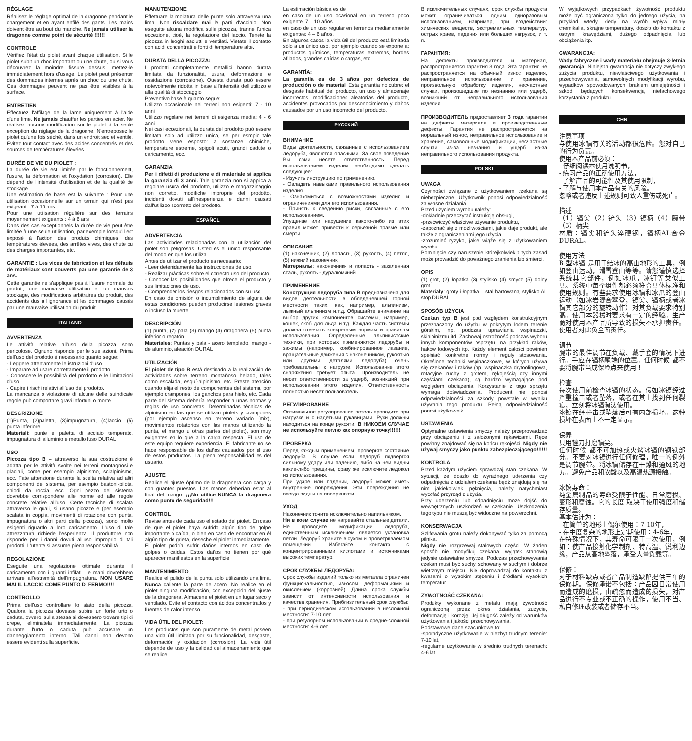RÉGLAGE
Réalisez le réglage optimal de la dragonne pendant le chargement et en ayant enfilé des gants. Les mains doivent être au bout du manche. Ne jamais utiliser la dragonne comme point de sécurité !!!!!!
CONTROLE
Vérifiez l'état du piolet avant chaque utilisation. Si le piolet subit un choc important ou une chute, ou si vous découvrez la moindre fissure dessus, mettez-le immédiatement hors d'usage. Le piolet peut présenter des dommages internes après un choc ou une chute. Ces dommages peuvent ne pas être visibles à la surface.
ENTRETIEN
Effectuez l'affilage de la lame uniquement à l'aide d'une lime. Ne jamais chauffer les parties en acier. Ne réalisez aucune modification sur le piolet à la seule exception du réglage de la dragonne. N'entreposez le piolet qu'une fois séché, dans un endroit sec et ventilé. Évitez tout contact avec des acides concentrés et des sources de températures élevées.
DURÉE DE VIE DU PIOLET :
La durée de vie est limitée par le fonctionnement, l'usure, la déformation et l'oxydation (corrosion). Elle dépend de l'intensité d'utilisation et de la qualité de stockage.
Une estimation de base est la suivante : Pour une utilisation occasionnelle sur un terrain qui n'est pas exigeant : 7 à 10 ans
Pour une utilisation régulière sur des terrains moyennement exigeants : 4 à 6 ans
Dans des cas exceptionnels la durée de vie peut être limitée à une seule utilisation, par exemple lorsqu'il est exposé à l'action des produits chimiques, des températures élevées, des arrêtes vives, des chute ou des charges importantes, etc.
GARANTIE : Les vices de fabrication et les défauts de matériaux sont couverts par une garantie de 3 ans.
Cette garantie ne s'applique pas à l'usure normale du produit, une mauvaise utilisation et un mauvais stockage, des modifications arbitraires du produit, des accidents dus à l'ignorance et les dommages causés par une mauvaise utilisation du produit.
ITALIANO
AVVERTENZA
Le attività relative all'uso della picozza sono pericolose. Ognuno risponde per le sue azioni. Prima dell'uso del prodotto è necessario quanto segue:
- Leggere attentamente le istruzioni d'uso.
- Imparare ad usare correttamente il prodotto.
- Conoscere le possibilità del prodotto e le limitazioni d'uso.
- Capire i rischi relativi all'uso del prodotto.
La mancanza o violazione di alcune delle suindicate regole può comportare gravi infortuni o morte.
DESCRIZIONE
(1)Punta, (2)paletta, (3)impugnatura, (4)laccio, (5) punta inferiore
Materiali: punte e paletta di acciaio temperato, impugnatura di alluminio e metallo fuso DURAL
USO
Picozza tipo B – attraverso la sua costruzione è adatta per le attività svolte nei terreni montagnosi e glaciali, come per esempio alpinismo, scialpinismo, ecc. Fate attenzione durante la scelta relativa ad altri componenti del sistema, per esempio bastoni-pilota, chiodi da roccia, ecc. Ogni pezzo del sistema dovrebbe corrispondere alle norme ed alle regole concrete relative all'uso. Certe tecniche di scalata attraverso le quali, si usano picozze e (per esempio scalata in coppia, movimenti di rotazione con punta, impugnatura o altri parti della picozza), sono molto esigenti riguardo a loro caricamento. L'uso di tale attrezzatura richiede l'esperienza. Il produttore non risponde per i danni dovuti all'uso improprio di tali prodotti. L'utente si assume piena responsabilità.
REGOLAZIONE
Eseguite una regolazione ottimale durante il caricamento con i guanti infilati. Le mani dovrebbero arrivare all'estremità dell'impugnatura. NON USARE MAI IL LACCIO COME PUNTO DI FERMO!!!!
CONTROLLO
Prima dell'uso controllare lo stato della picozza. Qualora la picozza dovesse subire un forte urto o caduta, ovvero, sulla stessa si dovessero trovare tipi di crepe, eliminatela immediatamente. La picozza durante l'urto o caduta può accusare un danneggiamento interno. Tali danni non devono essere evidenti sulla superficie.
MANUTENZIONE
Effettuare la molatura delle punte solo attraverso una lima. Non riscaldare mai le parti d'acciaio. Non eseguite alcuna modifica sulla picozza, tranne l'unica eccezione, cioè, la regolazione del laccio. Tenete la picozza in luoghi asciutti e ventilati. Vietate il contatto con acidi concentrati e fonti di temperature alte.
DURATA DELLA PICOZZA:
I prodotti completamente metallici hanno durata limitata da funzionalità, usura, deformazione e ossidazione (corrosione). Questa durata può essere notevolmente ridotta in base all'intensità dell'utilizzo e alla qualità di stoccaggio
Preventivo base è quanto segue:
Utilizzo occasionale nei terreni non esigenti: 7 - 10 anni
Utilizzo regolare nei terreni di esigenza media: 4 - 6 anni
Nei casi eccezionali, la durata del prodotto può essere limitata solo ad utilizzo unico, se per esmpio tale prodotto viene esposto: a sostanze chimiche, temperature estreme, spigoli acuti, grandi cadute o caricamento, ecc.
GARANZIA:
Per i difetti di produzione e di materiale si applica la garanzia di 3 anni. Tale garanzia non si applica a regolare usura del prodotto, utilizzo e magazzinaggio non corretto, modifiche improprie del prodotto, incidenti dovuti all'inesperienza e danni causati dall'utilizzo scorretto del prodotto.
ESPAÑOL
ADVERTENCIA
Las actividades relacionadas con la utilización del piolet son peligrosas. Usted es el único responsable del modo en que los utiliza.
Antes de utilizar el producto es necesario:
- Leer detenidamente las instrucciones de uso.
- Realizar prácticas sobre el correcto uso del producto.
- Conocer las posibilidades que ofrece el producto y sus limitaciones de uso.
- Comprender los riesgos relacionados con su uso.
En caso de omisión o incumplimiento de alguna de estas condiciones pueden producirse lesiones graves o incluso la muerte.
DESCRIPCIÓN
(1) punta, (2) pala (3) mango (4) dragonera (5) punta inferior o regatón
Materiales: Puntas y pala - acero templado, mango - de aluminio, aleación DURAL
UTILIZACIÓN
El piolet de tipo B está destinado a la realización de actividades sobre terreno montañoso helado, tales como escalada, esquí-alpinismo, etc. Preste atención cuando elija el resto de componentes del sistema, por ejemplo crampones, los ganchos para hielo, etc. Cada parte del sistema debería responder a unas normas y reglas de uso concretas. Determinadas técnicas de alpinismo en las que se utilizan piolets y crampones (por ejemplo ascenso en terreno variado (mix), movimientos rotatorios con las manos utilizando la punta, el mango u otras partes del piolet), son muy exigentes en lo que a la carga respecta. El uso de este equipo requiere experiencia. El fabricante no se hace responsable de los daños causados por el uso de estos productos. La plena responsabilidad es del usuario.
AJUSTE
Realice el ajuste óptimo de la dragonera con carga y con guantes puestos. Las manos deberían estar al final del mango. ¡¡¡No utilice NUNCA la dragonera como punto de seguridad!!!
CONTROL
Revise antes de cada uso el estado del piolet. En caso de que el piolet haya sufrido algún tipo de golpe importante o caída, o bien en caso de encontrar en él algún tipo de grieta, deseche el piolet inmediatamente.
El piolet podría sufrir daños internos en caso de golpes o caídas. Estos daños no tienen por qué aparecer manifiestos en la superficie
MANTENIMIENTO
Realice el pulido de la punta solo utilizando una lima. Nunca caliente la parte de acero. No realice en el piolet ninguna modificación, con excepción del ajuste de la dragonera. Almacene el piolet en un lugar seco y ventilado. Evite el contacto con ácidos concentrados y fuentes de calor intenso.
VIDA ÚTIL DEL PIOLET:
Los productos que son puramente de metal poseen una vida útil limitada por su funcionalidad, desgaste, deformación y oxidación (corrosión). La vida útil depende del uso y la calidad del almacenamiento que se realice.
La estimación básica es de:
en caso de un uso ocasional en un terreno poco exigente: 7 – 10 años
en caso de un uso regular en terrenos medianamente exigentes: 4 – 6 años.
En algunos casos la vida útil del producto está limitada sólo a un único uso, por ejemplo cuando se expone a: productos químicos, temperaturas extremas, bordes afilados, grandes caídas o cargas, etc.
GARANTÍA:
La garantía es de 3 años por defectos de producción o de material. Esta garantía no cubre: el desgaste habitual del producto, un uso y almacenaje incorrectos, modificaciones aleatorias del producto, accidentes provocados por desconocimiento y daños causados por un uso incorrecto del producto.
РУССКИЙ
ВНИМАНИЕ
Виды деятельности, связанные с использованием ледоруба, являются опасными. За свое поведение Вы сами несете ответственность. Перед использованием изделия необходимо сделать следующее:
- Изучить инструкцию по применению.
- Овладеть навыками правильного использования изделия.
- Ознакомиться с возможностями изделия и ограничениями для его использования.
- Принять к сведению риски, связанные с его использованием.
Упущение или нарушение какого-либо из этих правил может привести к серьезной травме или смерти.
ОПИСАНИЕ
(1) наконечник, (2) лопасть, (3) рукоять, (4) петля, (5) нижний наконечник
Материалы: наконечники и лопасть - закаленная сталь, рукоять - дуралюминий
ПРИМЕНЕНИЕ
Конструкция ледоруба типа B предназначена для видов деятельности в обледеневшей горной местности таких, как, например, альпинизм, лыжный альпинизм и.т.д. Обращайте внимание на выбор других компонентов системы, например, кошек, скоб для льда и.т.д. Каждая часть системы должна отвечать конкретным нормам и правилам использования. Определенные альпинистские техники, при которых применяются ледорубы и зажимы (например, комбинированное лазание, вращательные движения с наконечником, рукоятью или другими деталями ледоруба) очень требовательны к нагрузке. Использование этого снаряжения требует опыта. Производитель не несет ответственности за ущерб, возникший при использовании этого изделия. Ответственность полностью несет пользователь.
РЕГУЛИРОВАНИЕ
Оптимальное регулирование петель проводите при нагрузке и с надетыми рукавицами. Руки должны находиться на конце рукояти. В НИКОЕМ СЛУЧАЕ не используйте петлю как опорную точку!!!!!!
ПРОВЕРКА
Перед каждым применением, проверьте состояние ледоруба. В случае если ледоруб подвергся сильному удару или падению, либо на нем видны какие-либо трещины, сразу же исключите ледокол из использования.
При ударе или падении, ледоруб может иметь внутренние повреждения. Эти повреждения не всегда видны на поверхности.
УХОД
Наконечник точите исключительно напильником.
Ни в коем случае не нагревайте стальные детали. Не проводите модификации ледоруба, единственным исключением является установка петли. Ледоруб храните в сухом и проветриваемом помещении. Избегайте контакта с концентрированными кислотами и источниками высоких температур.
СРОК СЛУЖБЫ ЛЕДОРУБА:
Срок службы изделий только из металла ограничен функциональностью, износом, деформациями и окислением (коррозией). Длина срока службы зависит от интенсивности использования и качества хранения. Приблизительный срок службы:
- при периодическом использовании в несложной местности: 7-10 лет
- при регулярном использовании в средне-сложной местности: 4-6 лет.
В исключительных случаях, срок службы продукта может ограничиваться одним одноразовым использованием, например, при воздействии: химических веществ, экстремальных температур, острых краев, падения или больших нагрузок, и т. п.
ГАРАНТИЯ:
На дефекты производителя и материал, распространяется гарантия 3 года. Эта гарантия не распространяется на обычный износ изделия, неправильное использование и хранение, произвольную обработку изделия, несчастные случаи, произошедшие по незнанию или ущерб, возникший от неправильного использования изделия.
ПРОИЗВОДИТЕЛЬ предоставляет 3 года гарантии на дефекты материала и производственные дефекты. Гарантия не распространяется на нормальный износ, неправильное использование и хранение, самовольные модификации, несчастные случаи из-за незнания и ущерб из-за неправильного использования продукта.
POLSKI
UWAGA
Czynności związane z użytkowaniem czekana są niebezpieczne. Użytkownik ponosi odpowiedzialność za własne działania.
Przed użyciem wyrobu należy:
-dokładnie przeczytać instrukcję obsługi,
-przećwiczyć właściwe używanie produktu,
-zapoznać się z możliwościami, jakie daje produkt, ale także z ograniczeniami jego użycia,
-zrozumieć ryzyko, jakie wiąże się z użytkowaniem wyrobu.
Pominięcie czy naruszenie którejkolwiek z tych zasad może prowadzić do poważnego zranienia lub śmierci.
OPIS
(1) grot, (2) łopatka (3) stylisko (4) smycz (5) dolny grot
Materiały: groty i łopatka – stal hartowana, stylisko AL stop DURAL
SPOSÓB UŻYCIA
Czekan typ B jest pod względem konstrukcyjnym przeznaczony do użytku w pokrytym lodem terenie górskim, np. podczas uprawiania wspinaczki, skialpinizmu itd. Zachowaj ostrożność podczas wyboru innych komponentów osprzętu, na przykład raków, haków lodowych itp. Każdy element całości powinien spełniać konkretne normy i reguły stosowania. Określone techniki wspinaczkowe, w których używa się czekanów i raków (np. wspinaczka drytoolingowa, rotacyjne ruchy z grotem, rękojeścią czy innymi częściami czekana), są bardzo wymagające pod względem obciążenia. Korzystanie z tego sprzętu wymaga doświadczenia. Producent nie ponosi odpowiedzialności za szkody powstałe w wyniku używania tego produktu. Pełną odpowiedzialność ponosi użytkownik.
USTAWIENIA
Optymalne ustawienia smyczy należy przeprowadzać przy obciążeniu i z założonymi rękawicami. Ręce powinny znajdować się na końcu rękojeści. Nigdy nie używaj smyczy jako punktu zabezpieczającego!!!!!!
KONTROLA
Przed każdym użyciem sprawdzaj stan czekana. W sytuacji, że doszło do wyraźnego uderzenia czy odpadnięcia z udziałem czekana będź znajdują się na nim jakiekolwiek pęknięcia, należy natychmiast wycofać przyrząd z użycia.
Przy uderzeniu lub odpadnięciu może dojść do wewnętrznych uszkodzeń w czekanie. Uszkodzenia tego typu nie muszą być widoczne na powierzchni.
KONSERWACJA
Szlifowania grotu należy dokonywać tylko za pomocą pilnika.
Nigdy nie rozgrzewaj stalowych części. W żaden sposób nie modyfikuj czekana, wyjątek stanowią jedynie ustawialne smycze. Podczas przechowywania czekan musi być suchy, schowany w suchym i dobrze wietrznym miejscu. Nie doprowadzaj do kontaktu z kwasami o wysokim stężeniu i źródłami wysokich temperatur.
ŻYWOTNOŚĆ CZEKANA:
Produkty wykonane z metalu mają żywotność ograniczoną przez okres działania, zużycie, deformację i korozję. Jej długość zależy od warunków użytkowania i jakości przechowywania.
Podstawowe dane szacunkowe to:
-sporadyczne użytkowanie w niezbyt trudnym terenie: 7-10 lat,
-regularne użytkowanie w średnio trudnych terenach: 4-6 lat.
W wyjątkowych przypadkach żywotność produktu może być ograniczona tylko do jednego użycia, na przykład wtedy, kiedy na wyrób wpływ miały chemikalia, skrajne temperatury, doszło do kontaktu z ostrymi krawędziami, dużego odpadnięcia lub obciążenia itp.
GWARANCJA:
Wady fabryczne i wady materiału obejmuje 3-letnia gwarancja. Niniejsza gwarancja nie dotyczy zwykłego zużycia produktu, niewłaściwego użytkowania i przechowywania, samowolnych modyfikacji wyrobu, wypadków spowodowanych brakiem umiejętności i szkód będących konsekwencją niefachowego korzystania z produktu.
CHN
注意事项
与使用冰镐有关的活动都很危险。您对自己的行为负责。
使用本产品前必须：
- 仔细阅读本使用说明书，
- 练习产品的正确使用方法，
- 了解产品的可能性及其使用限制，
- 了解与使用本产品有关的风险。
忽略或者违反上述规则可致人重伤或死亡。
描述
（1）镐尖（2）铲头（3）镐柄（4）腕带（5）柄尖
材质：镐尖和铲头淬硬钢，镐柄AL合金DURAL。
使用方法
B 型冰镐 是用于结冰的高山地形的工具，例如登山运动，滑雪登山等等。请您谨慎选择系统其它部件，例如冰爪，冰钉等类似工具。系统中每个组件都必须符合具体标准和使用规则。有些要求使用冰镐和冰爪的登山运动（如冰岩混合攀登，镐尖、镐柄或者冰镐其它部分的旋转动作）对其负载要求特别高。使用本器械时要求有一定的经验。生产商对使用本产品所导致的损失不承担责任。使用者对此负全面责任。
调节
腕带的最佳调节在负载、戴手套的情况下进行。手应在镐柄尾端的位置。任何时候 都不要将腕带当成保险点来使用！
检查
每次使用前检查冰镐的状态。假如冰镐经过严重撞击或者坠落，或者在其上找到任何裂痕，立刻将冰镐淘汰使用。
冰镐在经撞击或坠落后可有内部损坏。这种损坏在表面上不一定显示。
保养
只用锉刀打磨镐尖。
任何时候 都不可加热或火烤冰镐的钢铁部分。不要对冰镐进行任何修理，唯一的例外是调节腕带。将冰镐储存在干燥和通风的地方。避免产品和浓酸以及高温热源接触。
冰镐寿命：
纯金属制品的寿命受限于性能、日常磨损、变形和腐蚀。它的长度 取决于使用强度和储存质量。
基本估计为：
- 在简单的地形上偶尔使用：7-10年，
- 在中度复杂的地形上定期使用：4-6年，
在特殊情况下，其寿命可限于一次使用，例如：使产品接触化学制剂、特高温、锐利边缘，产品从高地坠落，承受大量负载等。
保修：
对于材料缺点或者产品制造缺陷提供三年的保修期。保修承诺不包括：产品因日常使用而造成的磨损，由疏忽而造成的损失，对产品进行不专业或不正确的操作，使用不当、私自修理改装或者储存不当。